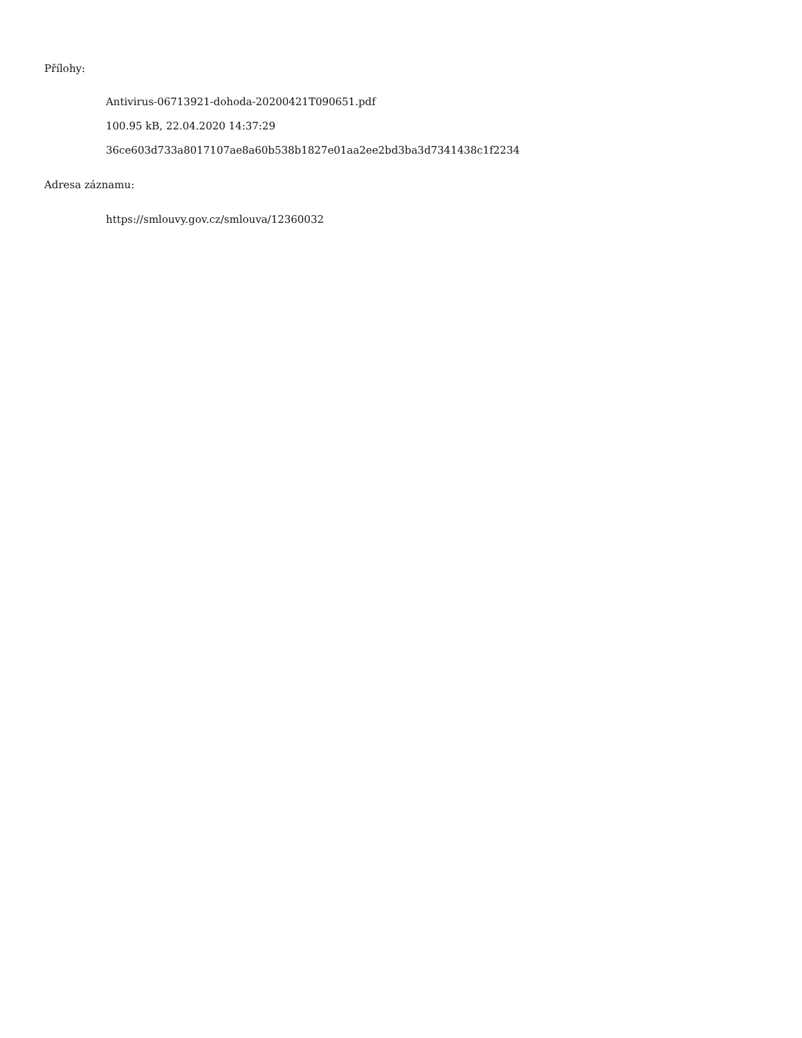Přílohy:
Antivirus-06713921-dohoda-20200421T090651.pdf
100.95 kB, 22.04.2020 14:37:29
36ce603d733a8017107ae8a60b538b1827e01aa2ee2bd3ba3d7341438c1f2234
Adresa záznamu:
https://smlouvy.gov.cz/smlouva/12360032